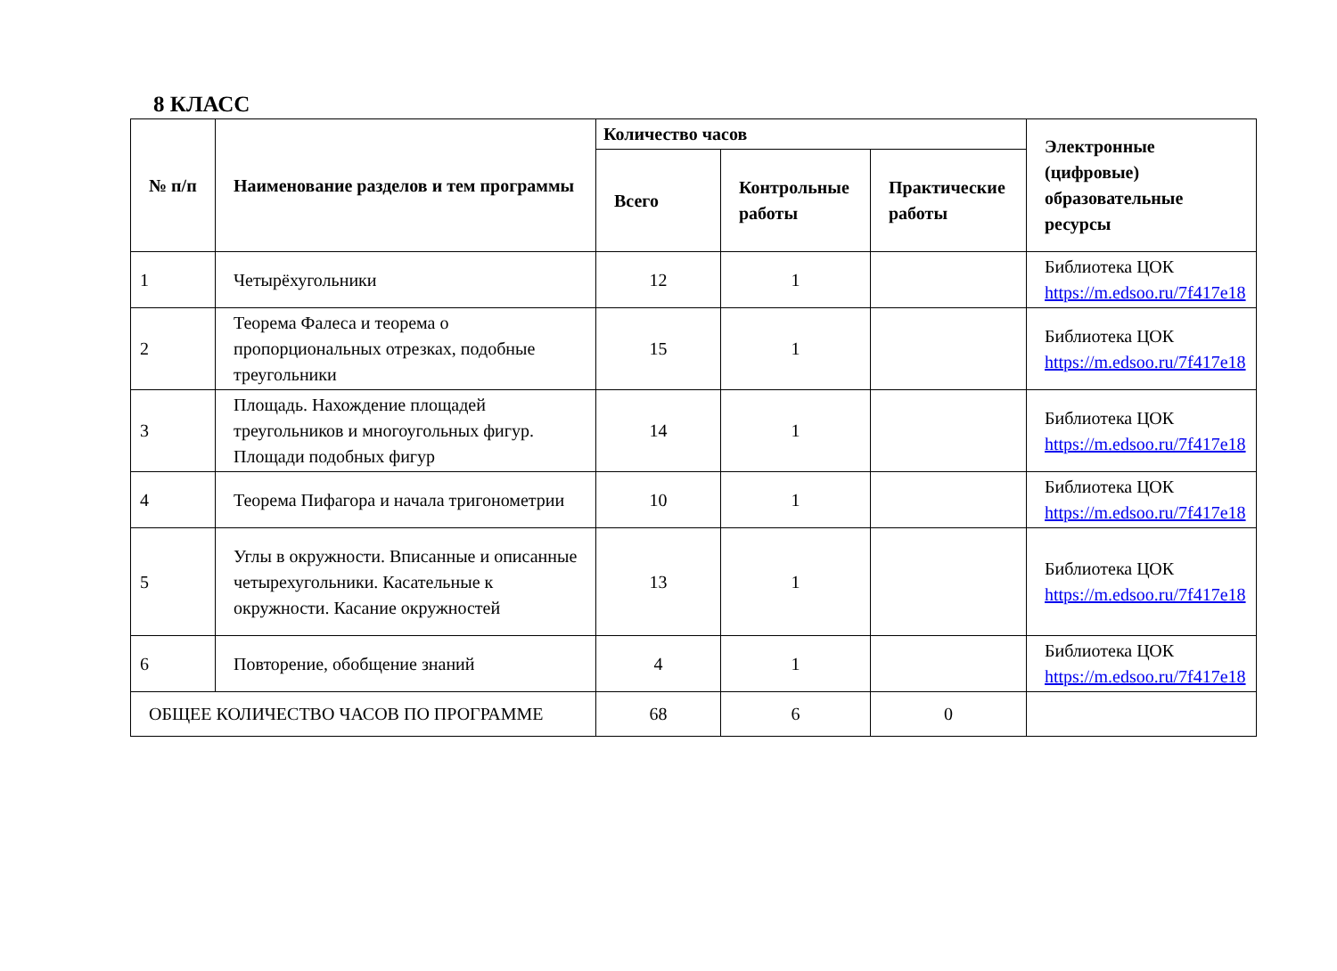8 КЛАСС
| № п/п | Наименование разделов и тем программы | Количество часов | | | Электронные (цифровые) образовательные ресурсы |
| --- | --- | --- | --- | --- | --- |
| | | Всего | Контрольные работы | Практические работы | |
| 1 | Четырёхугольники | 12 | 1 | | Библиотека ЦОК https://m.edsoo.ru/7f417e18 |
| 2 | Теорема Фалеса и теорема о пропорциональных отрезках, подобные треугольники | 15 | 1 | | Библиотека ЦОК https://m.edsoo.ru/7f417e18 |
| 3 | Площадь. Нахождение площадей треугольников и многоугольных фигур. Площади подобных фигур | 14 | 1 | | Библиотека ЦОК https://m.edsoo.ru/7f417e18 |
| 4 | Теорема Пифагора и начала тригонометрии | 10 | 1 | | Библиотека ЦОК https://m.edsoo.ru/7f417e18 |
| 5 | Углы в окружности. Вписанные и описанные четырехугольники. Касательные к окружности. Касание окружностей | 13 | 1 | | Библиотека ЦОК https://m.edsoo.ru/7f417e18 |
| 6 | Повторение, обобщение знаний | 4 | 1 | | Библиотека ЦОК https://m.edsoo.ru/7f417e18 |
| ОБЩЕЕ КОЛИЧЕСТВО ЧАСОВ ПО ПРОГРАММЕ | | 68 | 6 | 0 | |